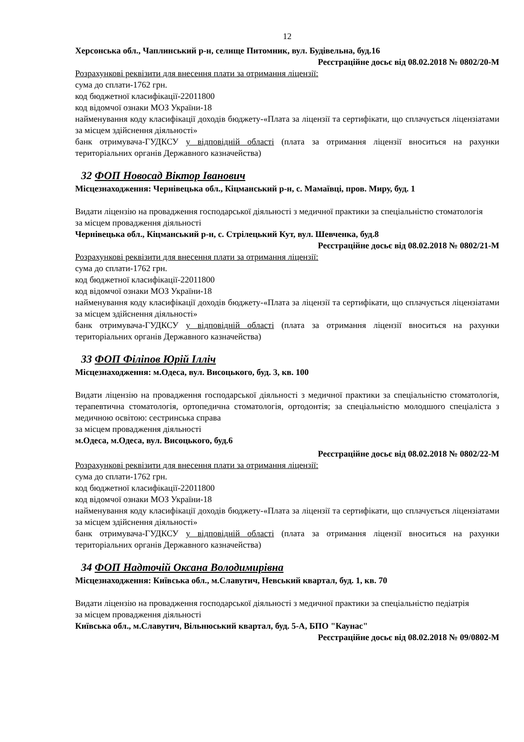12
Херсонська обл., Чаплинський р-н, селище Питомник, вул. Будівельна, буд.16
Реєстраційне досьє від 08.02.2018 № 0802/20-М
Розрахункові реквізити для внесення плати за отримання ліцензії:
сума до сплати-1762 грн.
код бюджетної класифікації-22011800
код відомчої ознаки МОЗ України-18
найменування коду класифікації доходів бюджету-«Плата за ліцензії та сертифікати, що сплачується ліцензіатами за місцем здійснення діяльності»
банк отримувача-ГУДКСУ у відповідній області (плата за отримання ліцензії вноситься на рахунки територіальних органів Державного казначейства)
32 ФОП Новосад Віктор Іванович
Місцезнаходження: Чернівецька обл., Кіцманський р-н, с. Мамаївці, пров. Миру, буд. 1
Видати ліцензію на провадження господарської діяльності з медичної практики за спеціальністю стоматологія
за місцем провадження діяльності
Чернівецька обл., Кіцманський р-н, с. Стрілецький Кут, вул. Шевченка, буд.8
Реєстраційне досьє від 08.02.2018 № 0802/21-М
Розрахункові реквізити для внесення плати за отримання ліцензії:
сума до сплати-1762 грн.
код бюджетної класифікації-22011800
код відомчої ознаки МОЗ України-18
найменування коду класифікації доходів бюджету-«Плата за ліцензії та сертифікати, що сплачується ліцензіатами за місцем здійснення діяльності»
банк отримувача-ГУДКСУ у відповідній області (плата за отримання ліцензії вноситься на рахунки територіальних органів Державного казначейства)
33 ФОП Філіпов Юрій Ілліч
Місцезнаходження: м.Одеса, вул. Висоцького, буд. 3, кв. 100
Видати ліцензію на провадження господарської діяльності з медичної практики за спеціальністю стоматологія, терапевтична стоматологія, ортопедична стоматологія, ортодонтія; за спеціальністю молодшого спеціаліста з медичною освітою: сестринська справа
за місцем провадження діяльності
м.Одеса, м.Одеса, вул. Висоцького, буд.6
Реєстраційне досьє від 08.02.2018 № 0802/22-М
Розрахункові реквізити для внесення плати за отримання ліцензії:
сума до сплати-1762 грн.
код бюджетної класифікації-22011800
код відомчої ознаки МОЗ України-18
найменування коду класифікації доходів бюджету-«Плата за ліцензії та сертифікати, що сплачується ліцензіатами за місцем здійснення діяльності»
банк отримувача-ГУДКСУ у відповідній області (плата за отримання ліцензії вноситься на рахунки територіальних органів Державного казначейства)
34 ФОП Надточій Оксана Володимирівна
Місцезнаходження: Київська обл., м.Славутич, Невський квартал, буд. 1, кв. 70
Видати ліцензію на провадження господарської діяльності з медичної практики за спеціальністю педіатрія
за місцем провадження діяльності
Київська обл., м.Славутич, Вільнюський квартал, буд. 5-А, БПО "Каунас"
Реєстраційне досьє від 08.02.2018 № 09/0802-М